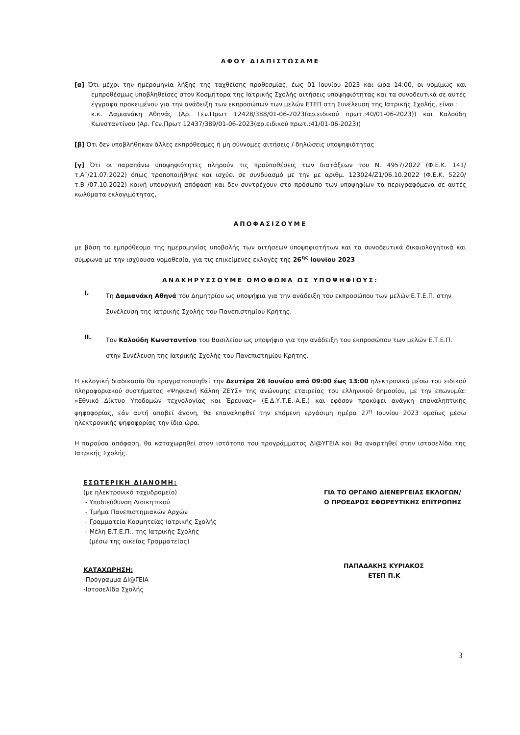ΑΦΟΥ ΔΙΑΠΙΣΤΩΣΑΜΕ
[α] Ότι μέχρι την ημερομηνία λήξης της ταχθείσης προθεσμίας, έως 01 Ιουνίου 2023 και ώρα 14:00, οι νομίμως και εμπροθέσμως υποβληθείσες στον Κοσμήτορα της Ιατρικής Σχολής αιτήσεις υποψηφιότητας και τα συνοδευτικά σε αυτές έγγραφα προκειμένου για την ανάδειξη των εκπροσώπων των μελών ΕΤΕΠ στη Συνέλευση της Ιατρικής Σχολής, είναι :
κ.κ. Δαμιανάκη Αθηνάς (Αρ. Γεν.Πρωτ 12428/388/01-06-2023(αρ.ειδικού πρωτ.:40/01-06-2023)) και Καλούδη Κωνσταντίνου (Αρ. Γεν.Πρωτ 12437/389/01-06-2023(αρ.ειδικού πρωτ.:41/01-06-2023))
[β] Ότι δεν υποβλήθηκαν άλλες εκπρόθεσμες ή μη σύννομες αιτήσεις / δηλώσεις υποψηφιότητας
[γ] Ότι οι παραπάνω υποψηφιότητες πληρούν τις προϋποθέσεις των διατάξεων του Ν. 4957/2022 (Φ.Ε.Κ. 141/τ.Α΄/21.07.2022) όπως τροποποιήθηκε και ισχύει σε συνδυασμό με την με αριθμ. 123024/Ζ1/06.10.2022 (Φ.Ε.Κ. 5220/τ.Β΄/07.10.2022) κοινή υπουργική απόφαση και δεν συντρέχουν στο πρόσωπο των υποψηφίων τα περιγραφόμενα σε αυτές κωλύματα εκλογιμότητας,
ΑΠΟΦΑΣΙΖΟΥΜΕ
με βάση το εμπρόθεσμο της ημερομηνίας υποβολής των αιτήσεων υποψηφιοτήτων και τα συνοδευτικά δικαιολογητικά και σύμφωνα με την ισχύουσα νομοθεσία, για τις επικείμενες εκλογές της 26<sup>ης</sup> Ιουνίου 2023
ΑΝΑΚΗΡΥΣΣΟΥΜΕ ΟΜΟΦΩΝΑ ΩΣ ΥΠΟΨΗΦΙΟΥΣ:
I.
Τη Δαμιανάκη Αθηνά του Δημητρίου ως υποψήφια για την ανάδειξη του εκπροσώπου των μελών Ε.Τ.Ε.Π. στην Συνέλευση της Ιατρικής Σχολής του Πανεπιστημίου Κρήτης.
II.
Τον Καλούδη Κωνσταντίνο του Βασιλείου ως υποψήφιο για την ανάδειξη του εκπροσώπου των μελών Ε.Τ.Ε.Π. στην Συνέλευση της Ιατρικής Σχολής του Πανεπιστημίου Κρήτης.
Η εκλογική διαδικασία θα πραγματοποιηθεί την Δευτέρα 26 Ιουνίου από 09:00 έως 13:00 ηλεκτρονικά μέσω του ειδικού πληροφοριακού συστήματος «Ψηφιακή Κάλπη ΖΕΥΣ» της ανώνυμης εταιρείας του ελληνικού δημοσίου, με την επωνυμία: «Εθνικό Δίκτυο Υποδομών τεχνολογίας και Έρευνας» (Ε.Δ.Υ.Τ.Ε.-Α.Ε.) και εφόσον προκύψει ανάγκη επαναληπτικής ψηφοφορίας, εάν αυτή αποβεί άγονη, θα επαναληφθεί την επόμενη εργάσιμη ημέρα 27<sup>η</sup> Ιουνίου 2023 ομοίως μέσω ηλεκτρονικής ψηφοφορίας την ίδια ώρα.
Η παρούσα απόφαση, θα καταχωρηθεί στον ιστότοπο του προγράμματος ΔΙ@ΥΓΕΙΑ και θα αναρτηθεί στην ιστοσελίδα της Ιατρικής Σχολής.
ΕΣΩΤΕΡΙΚΗ ΔΙΑΝΟΜΗ:
(με ηλεκτρονικό ταχυδρομείο)
- Υποδιεύθυνση Διοικητικού
- Τμήμα Πανεπιστημιακών Αρχών
- Γραμματεία Κοσμητείας Ιατρικής Σχολής
- Μέλη Ε.Τ.Ε.Π.. της Ιατρικής Σχολής
(μέσω της οικείας Γραμματείας)
ΚΑΤΑΧΩΡΗΣΗ:
-Πρόγραμμα ΔΙ@ΓΕΙΑ
-Ιστοσελίδα Σχολής
ΓΙΑ ΤΟ ΟΡΓΑΝΟ ΔΙΕΝΕΡΓΕΙΑΣ ΕΚΛΟΓΩΝ/
Ο ΠΡΟΕΔΡΟΣ ΕΦΟΡΕΥΤΙΚΗΣ ΕΠΙΤΡΟΠΗΣ
ΠΑΠΑΔΑΚΗΣ ΚΥΡΙΑΚΟΣ
ΕΤΕΠ Π.Κ
3